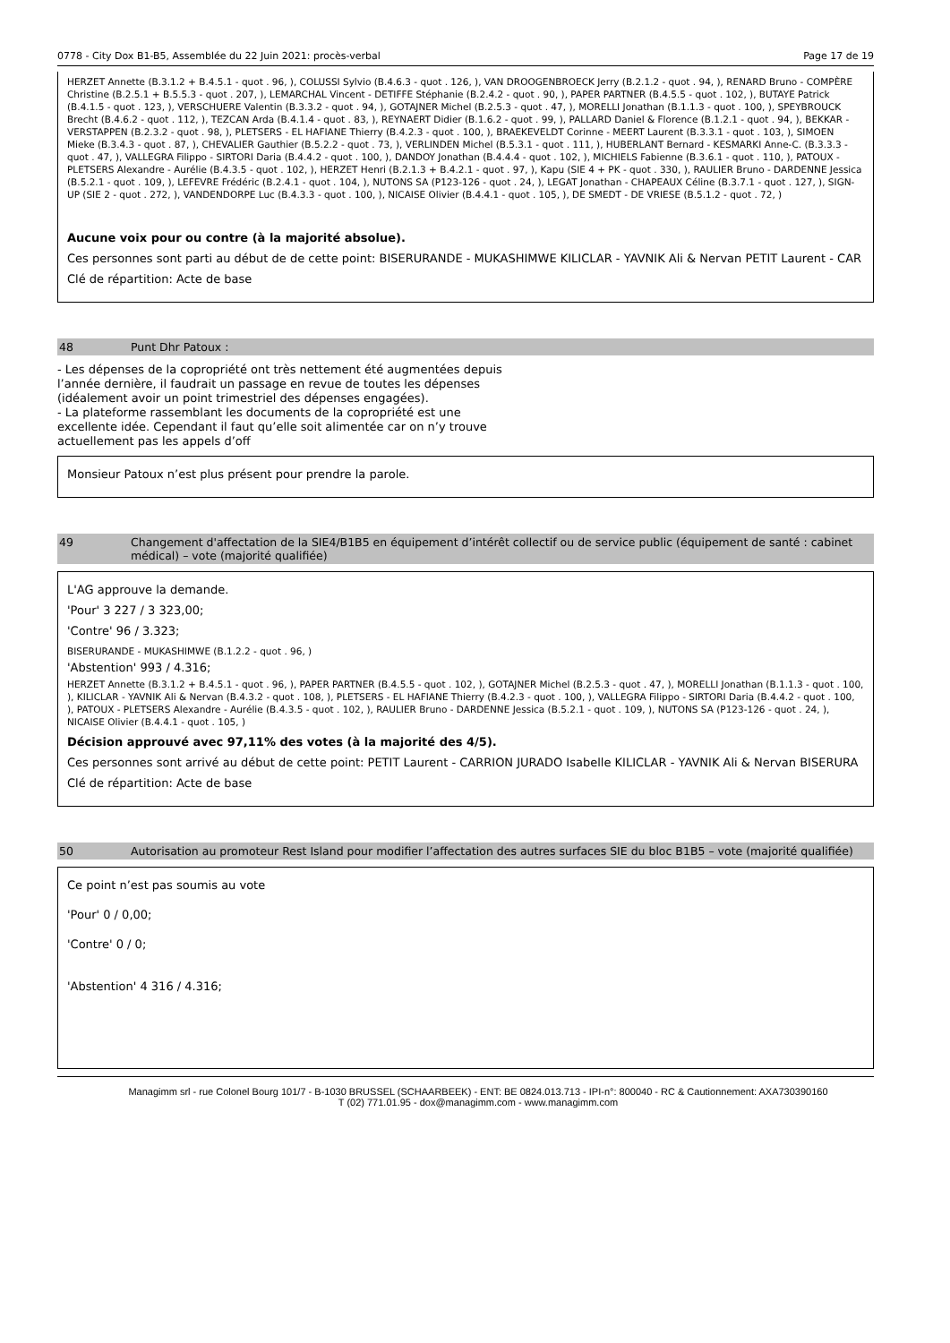0778 - City Dox B1-B5, Assemblée du 22 Juin 2021: procès-verbal Page 17 de 19
HERZET Annette (B.3.1.2 + B.4.5.1 - quot . 96, ), COLUSSI Sylvio (B.4.6.3 - quot . 126, ), VAN DROOGENBROECK Jerry (B.2.1.2 - quot . 94, ), RENARD Bruno - COMPÈRE Christine (B.2.5.1 + B.5.5.3 - quot . 207, ), LEMARCHAL Vincent - DETIFFE Stéphanie (B.2.4.2 - quot . 90, ), PAPER PARTNER (B.4.5.5 - quot . 102, ), BUTAYE Patrick (B.4.1.5 - quot . 123, ), VERSCHUERE Valentin (B.3.3.2 - quot . 94, ), GOTAJNER Michel (B.2.5.3 - quot . 47, ), MORELLI Jonathan (B.1.1.3 - quot . 100, ), SPEYBROUCK Brecht (B.4.6.2 - quot . 112, ), TEZCAN Arda (B.4.1.4 - quot . 83, ), REYNAERT Didier (B.1.6.2 - quot . 99, ), PALLARD Daniel & Florence (B.1.2.1 - quot . 94, ), BEKKAR - VERSTAPPEN (B.2.3.2 - quot . 98, ), PLETSERS - EL HAFIANE Thierry (B.4.2.3 - quot . 100, ), BRAEKEVELDT Corinne - MEERT Laurent (B.3.3.1 - quot . 103, ), SIMOEN Mieke (B.3.4.3 - quot . 87, ), CHEVALIER Gauthier (B.5.2.2 - quot . 73, ), VERLINDEN Michel (B.5.3.1 - quot . 111, ), HUBERLANT Bernard - KESMARKI Anne-C. (B.3.3.3 - quot . 47, ), VALLEGRA Filippo - SIRTORI Daria (B.4.4.2 - quot . 100, ), DANDOY Jonathan (B.4.4.4 - quot . 102, ), MICHIELS Fabienne (B.3.6.1 - quot . 110, ), PATOUX - PLETSERS Alexandre - Aurélie (B.4.3.5 - quot . 102, ), HERZET Henri (B.2.1.3 + B.4.2.1 - quot . 97, ), Kapu (SIE 4 + PK - quot . 330, ), RAULIER Bruno - DARDENNE Jessica (B.5.2.1 - quot . 109, ), LEFEVRE Frédéric (B.2.4.1 - quot . 104, ), NUTONS SA (P123-126 - quot . 24, ), LEGAT Jonathan - CHAPEAUX Céline (B.3.7.1 - quot . 127, ), SIGN-UP (SIE 2 - quot . 272, ), VANDENDORPE Luc (B.4.3.3 - quot . 100, ), NICAISE Olivier (B.4.4.1 - quot . 105, ), DE SMEDT - DE VRIESE (B.5.1.2 - quot . 72, )
Aucune voix pour ou contre (à la majorité absolue).
Ces personnes sont parti au début de de cette point: BISERURANDE - MUKASHIMWE KILICLAR - YAVNIK Ali & Nervan PETIT Laurent - CAR
Clé de répartition: Acte de base
48 Punt Dhr Patoux :
- Les dépenses de la copropriété ont très nettement été augmentées depuis l’année dernière, il faudrait un passage en revue de toutes les dépenses (idéalement avoir un point trimestriel des dépenses engagées).
- La plateforme rassemblant les documents de la copropriété est une excellente idée. Cependant il faut qu’elle soit alimentée car on n’y trouve actuellement pas les appels d’off
Monsieur Patoux n’est plus présent pour prendre la parole.
49 Changement d'affectation de la SIE4/B1B5 en équipement d’intérêt collectif ou de service public (équipement de santé : cabinet médical) – vote (majorité qualifiée)
L'AG approuve la demande.
'Pour' 3 227 / 3 323,00;
'Contre' 96 / 3.323;
BISERURANDE - MUKASHIMWE (B.1.2.2 - quot . 96, )
'Abstention' 993 / 4.316;
HERZET Annette (B.3.1.2 + B.4.5.1 - quot . 96, ), PAPER PARTNER (B.4.5.5 - quot . 102, ), GOTAJNER Michel (B.2.5.3 - quot . 47, ), MORELLI Jonathan (B.1.1.3 - quot . 100, ), KILICLAR - YAVNIK Ali & Nervan (B.4.3.2 - quot . 108, ), PLETSERS - EL HAFIANE Thierry (B.4.2.3 - quot . 100, ), VALLEGRA Filippo - SIRTORI Daria (B.4.4.2 - quot . 100, ), PATOUX - PLETSERS Alexandre - Aurélie (B.4.3.5 - quot . 102, ), RAULIER Bruno - DARDENNE Jessica (B.5.2.1 - quot . 109, ), NUTONS SA (P123-126 - quot . 24, ), NICAISE Olivier (B.4.4.1 - quot . 105, )
Décision approuvé avec 97,11% des votes (à la majorité des 4/5).
Ces personnes sont arrivé au début de cette point: PETIT Laurent - CARRION JURADO Isabelle KILICLAR - YAVNIK Ali & Nervan BISERURA
Clé de répartition: Acte de base
50 Autorisation au promoteur Rest Island pour modifier l’affectation des autres surfaces SIE du bloc B1B5 – vote (majorité qualifiée)
Ce point n’est pas soumis au vote
'Pour' 0 / 0,00;
'Contre' 0 / 0;
'Abstention' 4 316 / 4.316;
Managimm srl - rue Colonel Bourg 101/7 - B-1030 BRUSSEL (SCHAARBEEK) - ENT: BE 0824.013.713 - IPI-n°: 800040 - RC & Cautionnement: AXA730390160
T (02) 771.01.95 - dox@managimm.com - www.managimm.com